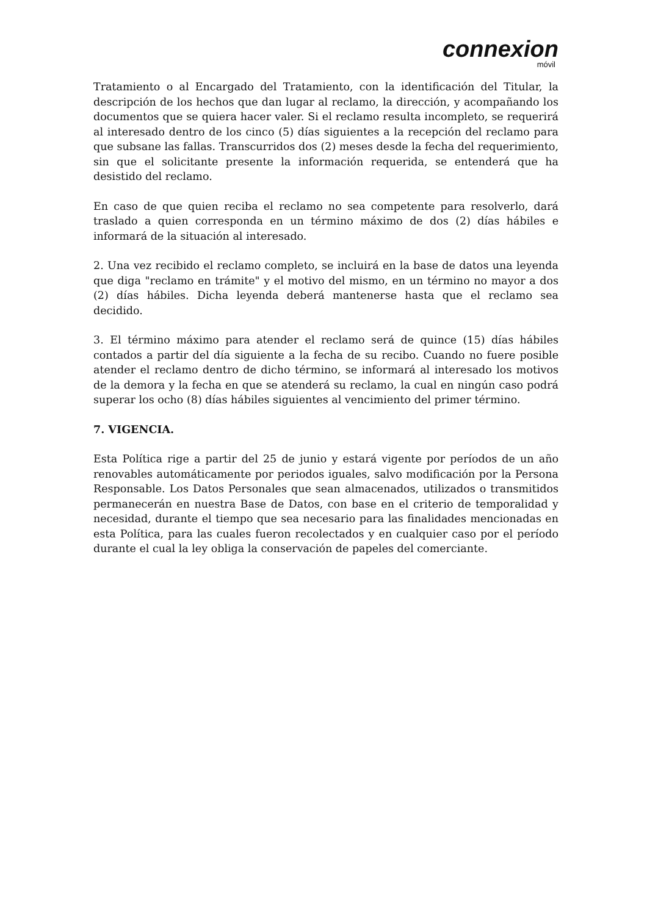connexion
móvil
Tratamiento o al Encargado del Tratamiento, con la identificación del Titular, la descripción de los hechos que dan lugar al reclamo, la dirección, y acompañando los documentos que se quiera hacer valer. Si el reclamo resulta incompleto, se requerirá al interesado dentro de los cinco (5) días siguientes a la recepción del reclamo para que subsane las fallas. Transcurridos dos (2) meses desde la fecha del requerimiento, sin que el solicitante presente la información requerida, se entenderá que ha desistido del reclamo.
En caso de que quien reciba el reclamo no sea competente para resolverlo, dará traslado a quien corresponda en un término máximo de dos (2) días hábiles e informará de la situación al interesado.
2. Una vez recibido el reclamo completo, se incluirá en la base de datos una leyenda que diga "reclamo en trámite" y el motivo del mismo, en un término no mayor a dos (2) días hábiles. Dicha leyenda deberá mantenerse hasta que el reclamo sea decidido.
3. El término máximo para atender el reclamo será de quince (15) días hábiles contados a partir del día siguiente a la fecha de su recibo. Cuando no fuere posible atender el reclamo dentro de dicho término, se informará al interesado los motivos de la demora y la fecha en que se atenderá su reclamo, la cual en ningún caso podrá superar los ocho (8) días hábiles siguientes al vencimiento del primer término.
7. VIGENCIA.
Esta Política rige a partir del 25 de junio y estará vigente por períodos de un año renovables automáticamente por periodos iguales, salvo modificación por la Persona Responsable. Los Datos Personales que sean almacenados, utilizados o transmitidos permanecerán en nuestra Base de Datos, con base en el criterio de temporalidad y necesidad, durante el tiempo que sea necesario para las finalidades mencionadas en esta Política, para las cuales fueron recolectados y en cualquier caso por el período durante el cual la ley obliga la conservación de papeles del comerciante.